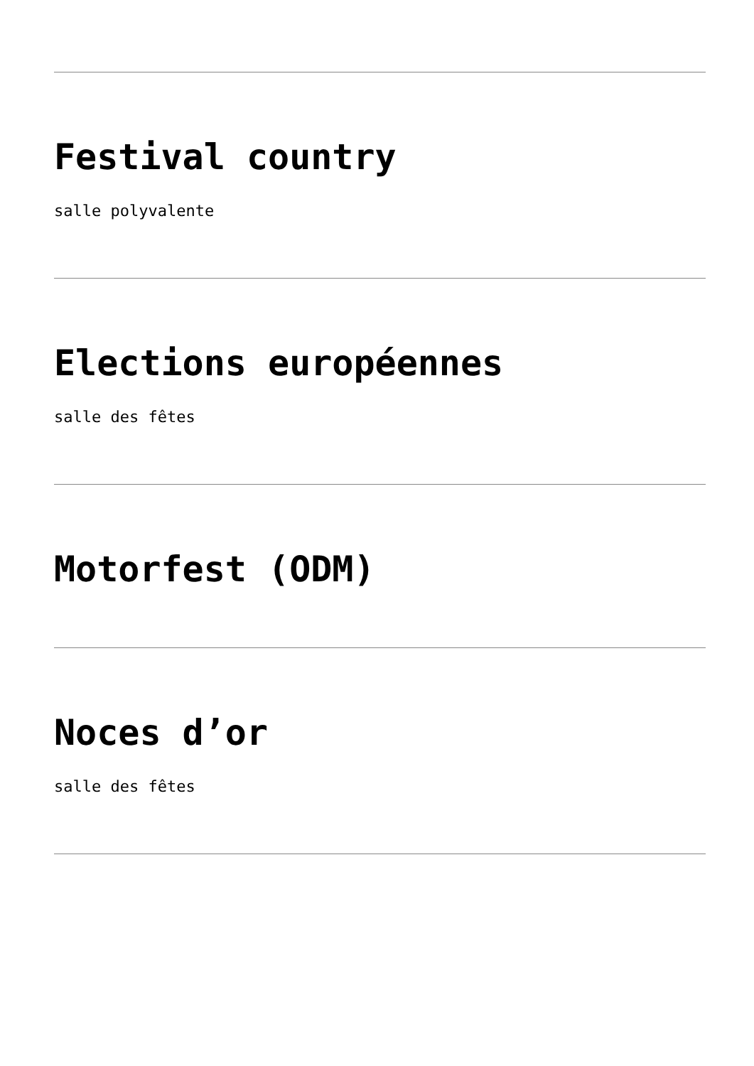Festival country
salle polyvalente
Elections européennes
salle des fêtes
Motorfest (ODM)
Noces d’or
salle des fêtes